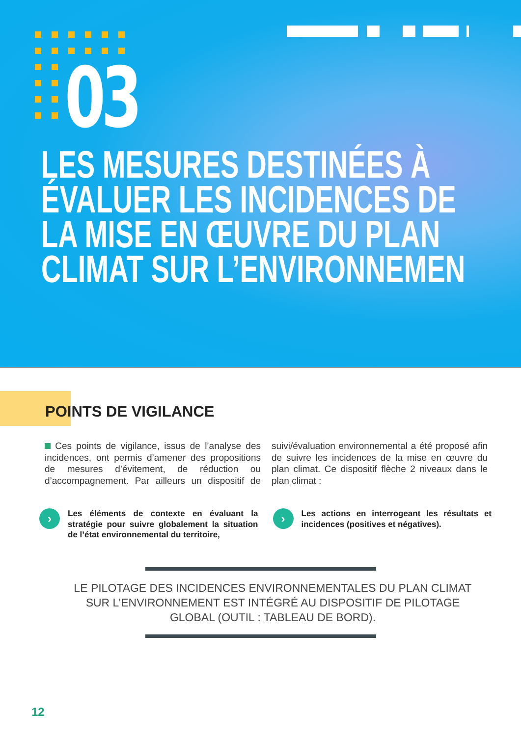03
LES MESURES DESTINÉES À
ÉVALUER LES INCIDENCES DE
LA MISE EN ŒUVRE DU PLAN
CLIMAT SUR L’ENVIRONNEMEN
POINTS DE VIGILANCE
Ces points de vigilance, issus de l’analyse des incidences, ont permis d’amener des propositions de mesures d’évitement, de réduction ou d’accompagnement. Par ailleurs un dispositif de suivi/évaluation environnemental a été proposé afin de suivre les incidences de la mise en œuvre du plan climat. Ce dispositif flèche 2 niveaux dans le plan climat :
›
Les éléments de contexte en évaluant la stratégie pour suivre globalement la situation de l’état environnemental du territoire,
›
Les actions en interrogeant les résultats et incidences (positives et négatives).
LE PILOTAGE DES INCIDENCES ENVIRONNEMENTALES DU PLAN CLIMAT SUR L’ENVIRONNEMENT EST INTÉGRÉ AU DISPOSITIF DE PILOTAGE GLOBAL (OUTIL : TABLEAU DE BORD).
12